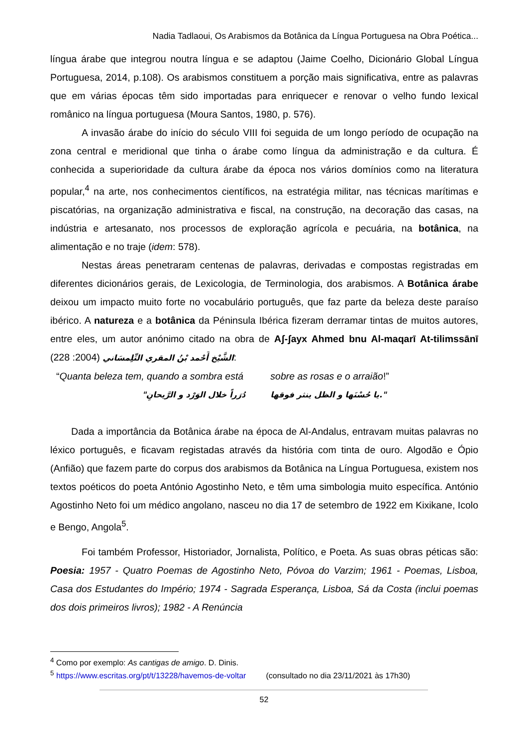Nadia Tadlaoui, Os Arabismos da Botânica da Língua Portuguesa na Obra Poética...
língua árabe que integrou noutra língua e se adaptou (Jaime Coelho, Dicionário Global Língua Portuguesa, 2014, p.108). Os arabismos constituem a porção mais significativa, entre as palavras que em várias épocas têm sido importadas para enriquecer e renovar o velho fundo lexical românico na língua portuguesa (Moura Santos, 1980, p. 576).
A invasão árabe do início do século VIII foi seguida de um longo período de ocupação na zona central e meridional que tinha o árabe como língua da administração e da cultura. É conhecida a superioridade da cultura árabe da época nos vários domínios como na literatura popular,<sup>4</sup> na arte, nos conhecimentos científicos, na estratégia militar, nas técnicas marítimas e piscatórias, na organização administrativa e fiscal, na construção, na decoração das casas, na indústria e artesanato, nos processos de exploração agrícola e pecuária, na botânica, na alimentação e no traje (idem: 578).
Nestas áreas penetraram centenas de palavras, derivadas e compostas registradas em diferentes dicionários gerais, de Lexicologia, de Terminologia, dos arabismos. A Botânica árabe deixou um impacto muito forte no vocabulário português, que faz parte da beleza deste paraíso ibérico. A natureza e a botânica da Péninsula Ibérica fizeram derramar tintas de muitos autores, entre eles, um autor anónimo citado na obra de Aʃ-ʃayx Ahmed bnu Al-maqarī At-tilimssānī الشَّيْخ أَحْمد بْنُ المقري التِّلِمسَاني (2004: 228):
“Quanta beleza tem, quando a sombra está sobre as rosas e o arraião!”
".يا حُسْنَها و الظل ينثر فوقها دُرَراً خلال الوَرْد و الرَّيحانِ"
Dada a importância da Botânica árabe na época de Al-Andalus, entravam muitas palavras no léxico português, e ficavam registadas através da história com tinta de ouro. Algodão e Ópio (Anfião) que fazem parte do corpus dos arabismos da Botânica na Língua Portuguesa, existem nos textos poéticos do poeta António Agostinho Neto, e têm uma simbologia muito específica. António Agostinho Neto foi um médico angolano, nasceu no dia 17 de setembro de 1922 em Kixikane, Icolo e Bengo, Angola<sup>5</sup>.
Foi também Professor, Historiador, Jornalista, Político, e Poeta. As suas obras péticas são: Poesia: 1957 - Quatro Poemas de Agostinho Neto, Póvoa do Varzim; 1961 - Poemas, Lisboa, Casa dos Estudantes do Império; 1974 - Sagrada Esperança, Lisboa, Sá da Costa (inclui poemas dos dois primeiros livros); 1982 - A Renúncia
<sup>4</sup> Como por exemplo: As cantigas de amigo. D. Dinis.
<sup>5</sup> https://www.escritas.org/pt/t/13228/havemos-de-voltar (consultado no dia 23/11/2021 às 17h30)
52